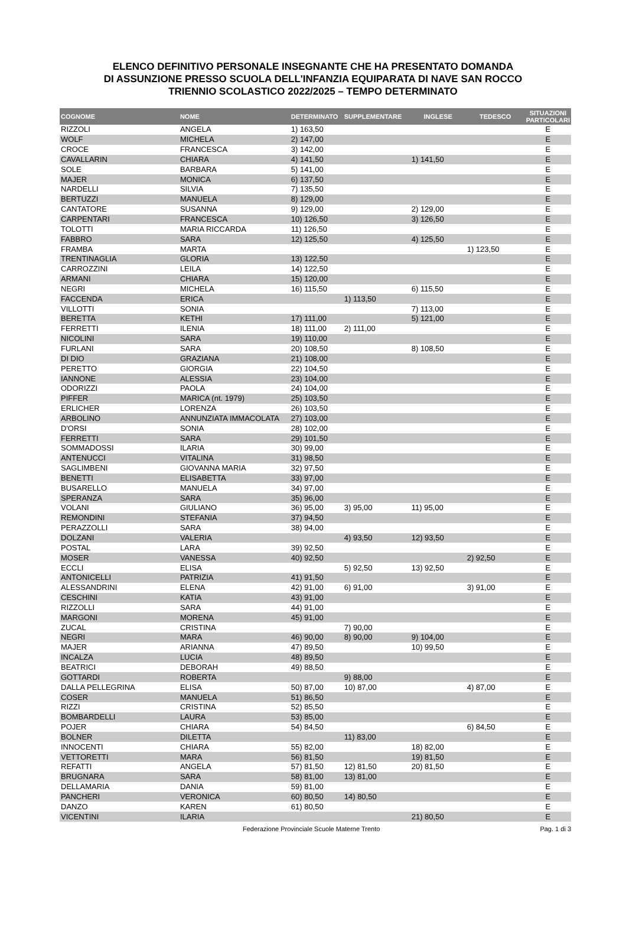ELENCO DEFINITIVO PERSONALE INSEGNANTE CHE HA PRESENTATO DOMANDA
DI ASSUNZIONE PRESSO SCUOLA DELL'INFANZIA EQUIPARATA DI NAVE SAN ROCCO
TRIENNIO SCOLASTICO 2022/2025 – TEMPO DETERMINATO
| COGNOME | NOME | DETERMINATO | SUPPLEMENTARE | INGLESE | TEDESCO | SITUAZIONI PARTICOLARI |
| --- | --- | --- | --- | --- | --- | --- |
| RIZZOLI | ANGELA | 1) 163,50 | | | | E |
| WOLF | MICHELA | 2) 147,00 | | | | E |
| CROCE | FRANCESCA | 3) 142,00 | | | | E |
| CAVALLARIN | CHIARA | 4) 141,50 | | 1) 141,50 | | E |
| SOLE | BARBARA | 5) 141,00 | | | | E |
| MAJER | MONICA | 6) 137,50 | | | | E |
| NARDELLI | SILVIA | 7) 135,50 | | | | E |
| BERTUZZI | MANUELA | 8) 129,00 | | | | E |
| CANTATORE | SUSANNA | 9) 129,00 | | 2) 129,00 | | E |
| CARPENTARI | FRANCESCA | 10) 126,50 | | 3) 126,50 | | E |
| TOLOTTI | MARIA RICCARDA | 11) 126,50 | | | | E |
| FABBRO | SARA | 12) 125,50 | | 4) 125,50 | | E |
| FRAMBA | MARTA | | | | 1) 123,50 | E |
| TRENTINAGLIA | GLORIA | 13) 122,50 | | | | E |
| CARROZZINI | LEILA | 14) 122,50 | | | | E |
| ARMANI | CHIARA | 15) 120,00 | | | | E |
| NEGRI | MICHELA | 16) 115,50 | | 6) 115,50 | | E |
| FACCENDA | ERICA | | 1) 113,50 | | | E |
| VILLOTTI | SONIA | | | 7) 113,00 | | E |
| BERETTA | KETHI | 17) 111,00 | | 5) 121,00 | | E |
| FERRETTI | ILENIA | 18) 111,00 | 2) 111,00 | | | E |
| NICOLINI | SARA | 19) 110,00 | | | | E |
| FURLANI | SARA | 20) 108,50 | | 8) 108,50 | | E |
| DI DIO | GRAZIANA | 21) 108,00 | | | | E |
| PERETTO | GIORGIA | 22) 104,50 | | | | E |
| IANNONE | ALESSIA | 23) 104,00 | | | | E |
| ODORIZZI | PAOLA | 24) 104,00 | | | | E |
| PIFFER | MARICA (nt. 1979) | 25) 103,50 | | | | E |
| ERLICHER | LORENZA | 26) 103,50 | | | | E |
| ARBOLINO | ANNUNZIATA IMMACOLATA | 27) 103,00 | | | | E |
| D'ORSI | SONIA | 28) 102,00 | | | | E |
| FERRETTI | SARA | 29) 101,50 | | | | E |
| SOMMADOSSI | ILARIA | 30) 99,00 | | | | E |
| ANTENUCCI | VITALINA | 31) 98,50 | | | | E |
| SAGLIMBENI | GIOVANNA MARIA | 32) 97,50 | | | | E |
| BENETTI | ELISABETTA | 33) 97,00 | | | | E |
| BUSARELLO | MANUELA | 34) 97,00 | | | | E |
| SPERANZA | SARA | 35) 96,00 | | | | E |
| VOLANI | GIULIANO | 36) 95,00 | 3) 95,00 | 11) 95,00 | | E |
| REMONDINI | STEFANIA | 37) 94,50 | | | | E |
| PERAZZOLLI | SARA | 38) 94,00 | | | | E |
| DOLZANI | VALERIA | | 4) 93,50 | 12) 93,50 | | E |
| POSTAL | LARA | 39) 92,50 | | | | E |
| MOSER | VANESSA | 40) 92,50 | | | 2) 92,50 | E |
| ECCLI | ELISA | | 5) 92,50 | 13) 92,50 | | E |
| ANTONICELLI | PATRIZIA | 41) 91,50 | | | | E |
| ALESSANDRINI | ELENA | 42) 91,00 | 6) 91,00 | | 3) 91,00 | E |
| CESCHINI | KATIA | 43) 91,00 | | | | E |
| RIZZOLLI | SARA | 44) 91,00 | | | | E |
| MARGONI | MORENA | 45) 91,00 | | | | E |
| ZUCAL | CRISTINA | | 7) 90,00 | | | E |
| NEGRI | MARA | 46) 90,00 | 8) 90,00 | 9) 104,00 | | E |
| MAJER | ARIANNA | 47) 89,50 | | 10) 99,50 | | E |
| INCALZA | LUCIA | 48) 89,50 | | | | E |
| BEATRICI | DEBORAH | 49) 88,50 | | | | E |
| GOTTARDI | ROBERTA | | 9) 88,00 | | | E |
| DALLA PELLEGRINA | ELISA | 50) 87,00 | 10) 87,00 | | 4) 87,00 | E |
| COSER | MANUELA | 51) 86,50 | | | | E |
| RIZZI | CRISTINA | 52) 85,50 | | | | E |
| BOMBARDELLI | LAURA | 53) 85,00 | | | | E |
| POJER | CHIARA | 54) 84,50 | | | 6) 84,50 | E |
| BOLNER | DILETTA | | 11) 83,00 | | | E |
| INNOCENTI | CHIARA | 55) 82,00 | | 18) 82,00 | | E |
| VETTORETTI | MARA | 56) 81,50 | | 19) 81,50 | | E |
| REFATTI | ANGELA | 57) 81,50 | 12) 81,50 | 20) 81,50 | | E |
| BRUGNARA | SARA | 58) 81,00 | 13) 81,00 | | | E |
| DELLAMARIA | DANIA | 59) 81,00 | | | | E |
| PANCHERI | VERONICA | 60) 80,50 | 14) 80,50 | | | E |
| DANZO | KAREN | 61) 80,50 | | | | E |
| VICENTINI | ILARIA | | | 21) 80,50 | | E |
Federazione Provinciale Scuole Materne Trento Pag. 1 di 3